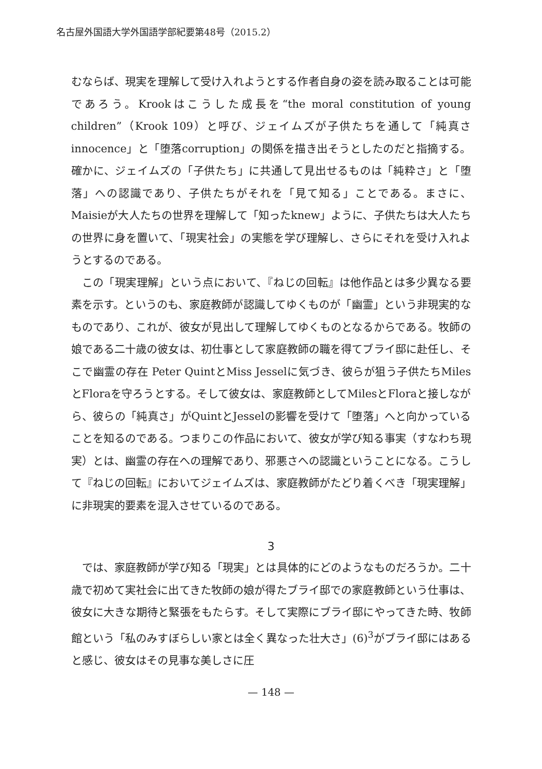名古屋外国語大学外国語学部紀要第48号（2015.2）
むならば、現実を理解して受け入れようとする作者自身の姿を読み取ることは可能であろう。Krookはこうした成長を“the moral constitution of young children”（Krook 109）と呼び、ジェイムズが子供たちを通して「純真さinnocence」と「堕落corruption」の関係を描き出そうとしたのだと指摘する。確かに、ジェイムズの「子供たち」に共通して見出せるものは「純粋さ」と「堕落」への認識であり、子供たちがそれを「見て知る」ことである。まさに、Maisieが大人たちの世界を理解して「知ったknew」ように、子供たちは大人たちの世界に身を置いて、「現実社会」の実態を学び理解し、さらにそれを受け入れようとするのである。
この「現実理解」という点において、『ねじの回転』は他作品とは多少異なる要素を示す。というのも、家庭教師が認識してゆくものが「幽霊」という非現実的なものであり、これが、彼女が見出して理解してゆくものとなるからである。牧師の娘である二十歳の彼女は、初仕事として家庭教師の職を得てブライ邸に赴任し、そこで幽霊の存在 Peter QuintとMiss Jesselに気づき、彼らが狙う子供たちMilesとFloraを守ろうとする。そして彼女は、家庭教師としてMilesとFloraと接しながら、彼らの「純真さ」がQuintとJesselの影響を受けて「堕落」へと向かっていることを知るのである。つまりこの作品において、彼女が学び知る事実（すなわち現実）とは、幽霊の存在への理解であり、邪悪さへの認識ということになる。こうして『ねじの回転』においてジェイムズは、家庭教師がたどり着くべき「現実理解」に非現実的要素を混入させているのである。
3
では、家庭教師が学び知る「現実」とは具体的にどのようなものだろうか。二十歳で初めて実社会に出てきた牧師の娘が得たブライ邸での家庭教師という仕事は、彼女に大きな期待と緊張をもたらす。そして実際にブライ邸にやってきた時、牧師館という「私のみすぼらしい家とは全く異なった壮大さ」(6)<sup>3</sup>がブライ邸にはあると感じ、彼女はその見事な美しさに圧
— 148 —